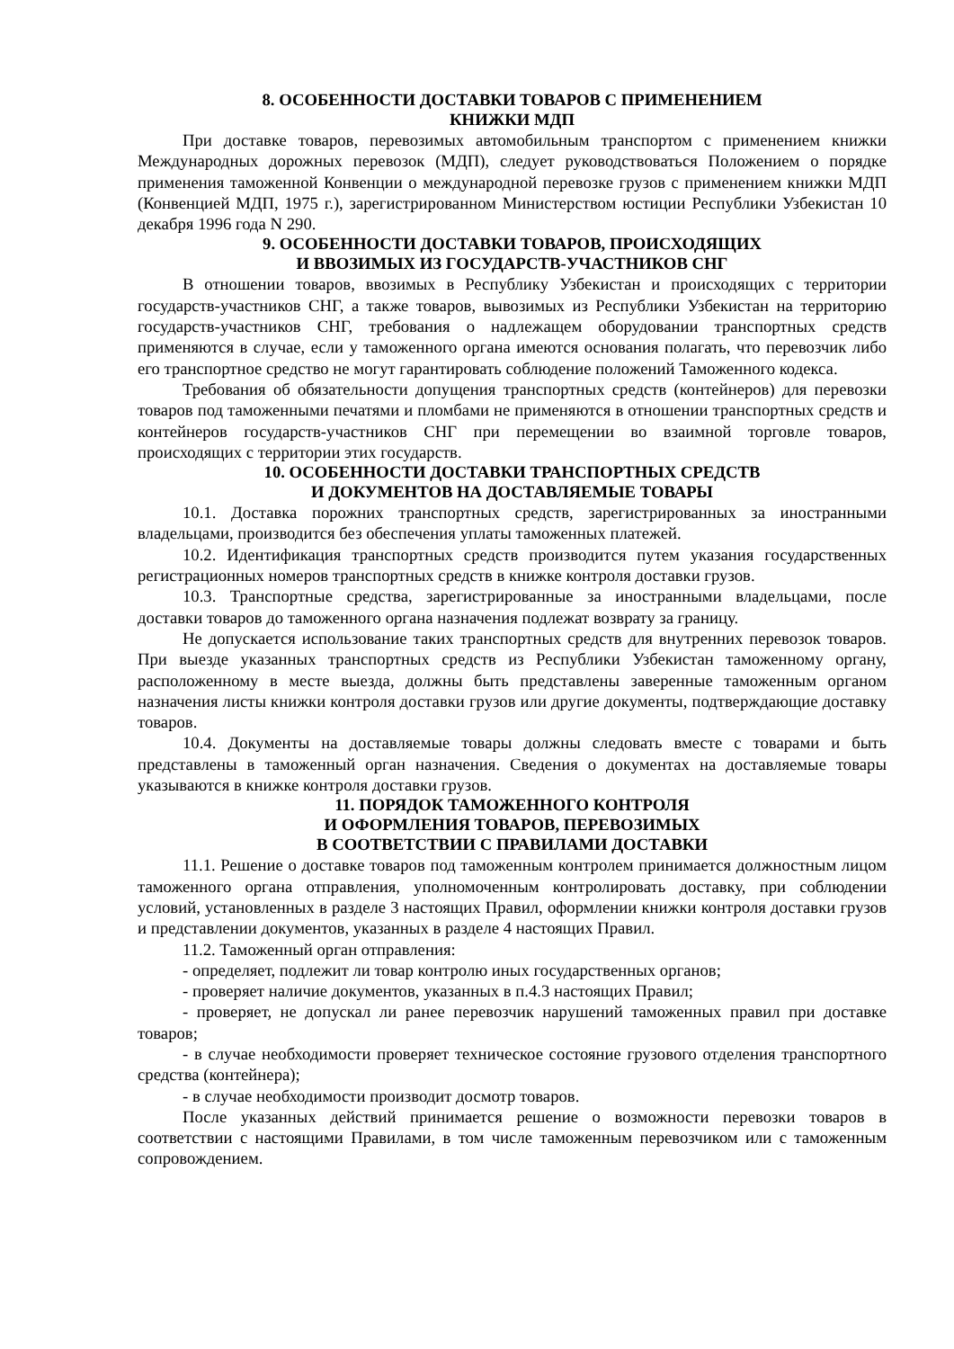8. ОСОБЕННОСТИ ДОСТАВКИ ТОВАРОВ С ПРИМЕНЕНИЕМ
КНИЖКИ МДП
При доставке товаров, перевозимых автомобильным транспортом с применением книжки Международных дорожных перевозок (МДП), следует руководствоваться Положением о порядке применения таможенной Конвенции о международной перевозке грузов с применением книжки МДП (Конвенцией МДП, 1975 г.), зарегистрированном Министерством юстиции Республики Узбекистан 10 декабря 1996 года N 290.
9. ОСОБЕННОСТИ ДОСТАВКИ ТОВАРОВ, ПРОИСХОДЯЩИХ
И ВВОЗИМЫХ ИЗ ГОСУДАРСТВ-УЧАСТНИКОВ СНГ
В отношении товаров, ввозимых в Республику Узбекистан и происходящих с территории государств-участников СНГ, а также товаров, вывозимых из Республики Узбекистан на территорию государств-участников СНГ, требования о надлежащем оборудовании транспортных средств применяются в случае, если у таможенного органа имеются основания полагать, что перевозчик либо его транспортное средство не могут гарантировать соблюдение положений Таможенного кодекса.
Требования об обязательности допущения транспортных средств (контейнеров) для перевозки товаров под таможенными печатями и пломбами не применяются в отношении транспортных средств и контейнеров государств-участников СНГ при перемещении во взаимной торговле товаров, происходящих с территории этих государств.
10. ОСОБЕННОСТИ ДОСТАВКИ ТРАНСПОРТНЫХ СРЕДСТВ
И ДОКУМЕНТОВ НА ДОСТАВЛЯЕМЫЕ ТОВАРЫ
10.1. Доставка порожних транспортных средств, зарегистрированных за иностранными владельцами, производится без обеспечения уплаты таможенных платежей.
10.2. Идентификация транспортных средств производится путем указания государственных регистрационных номеров транспортных средств в книжке контроля доставки грузов.
10.3. Транспортные средства, зарегистрированные за иностранными владельцами, после доставки товаров до таможенного органа назначения подлежат возврату за границу.
Не допускается использование таких транспортных средств для внутренних перевозок товаров. При выезде указанных транспортных средств из Республики Узбекистан таможенному органу, расположенному в месте выезда, должны быть представлены заверенные таможенным органом назначения листы книжки контроля доставки грузов или другие документы, подтверждающие доставку товаров.
10.4. Документы на доставляемые товары должны следовать вместе с товарами и быть представлены в таможенный орган назначения. Сведения о документах на доставляемые товары указываются в книжке контроля доставки грузов.
11. ПОРЯДОК ТАМОЖЕННОГО КОНТРОЛЯ
И ОФОРМЛЕНИЯ ТОВАРОВ, ПЕРЕВОЗИМЫХ
В СООТВЕТСТВИИ С ПРАВИЛАМИ ДОСТАВКИ
11.1. Решение о доставке товаров под таможенным контролем принимается должностным лицом таможенного органа отправления, уполномоченным контролировать доставку, при соблюдении условий, установленных в разделе 3 настоящих Правил, оформлении книжки контроля доставки грузов и представлении документов, указанных в разделе 4 настоящих Правил.
11.2. Таможенный орган отправления:
- определяет, подлежит ли товар контролю иных государственных органов;
- проверяет наличие документов, указанных в п.4.3 настоящих Правил;
- проверяет, не допускал ли ранее перевозчик нарушений таможенных правил при доставке товаров;
- в случае необходимости проверяет техническое состояние грузового отделения транспортного средства (контейнера);
- в случае необходимости производит досмотр товаров.
После указанных действий принимается решение о возможности перевозки товаров в соответствии с настоящими Правилами, в том числе таможенным перевозчиком или с таможенным сопровождением.